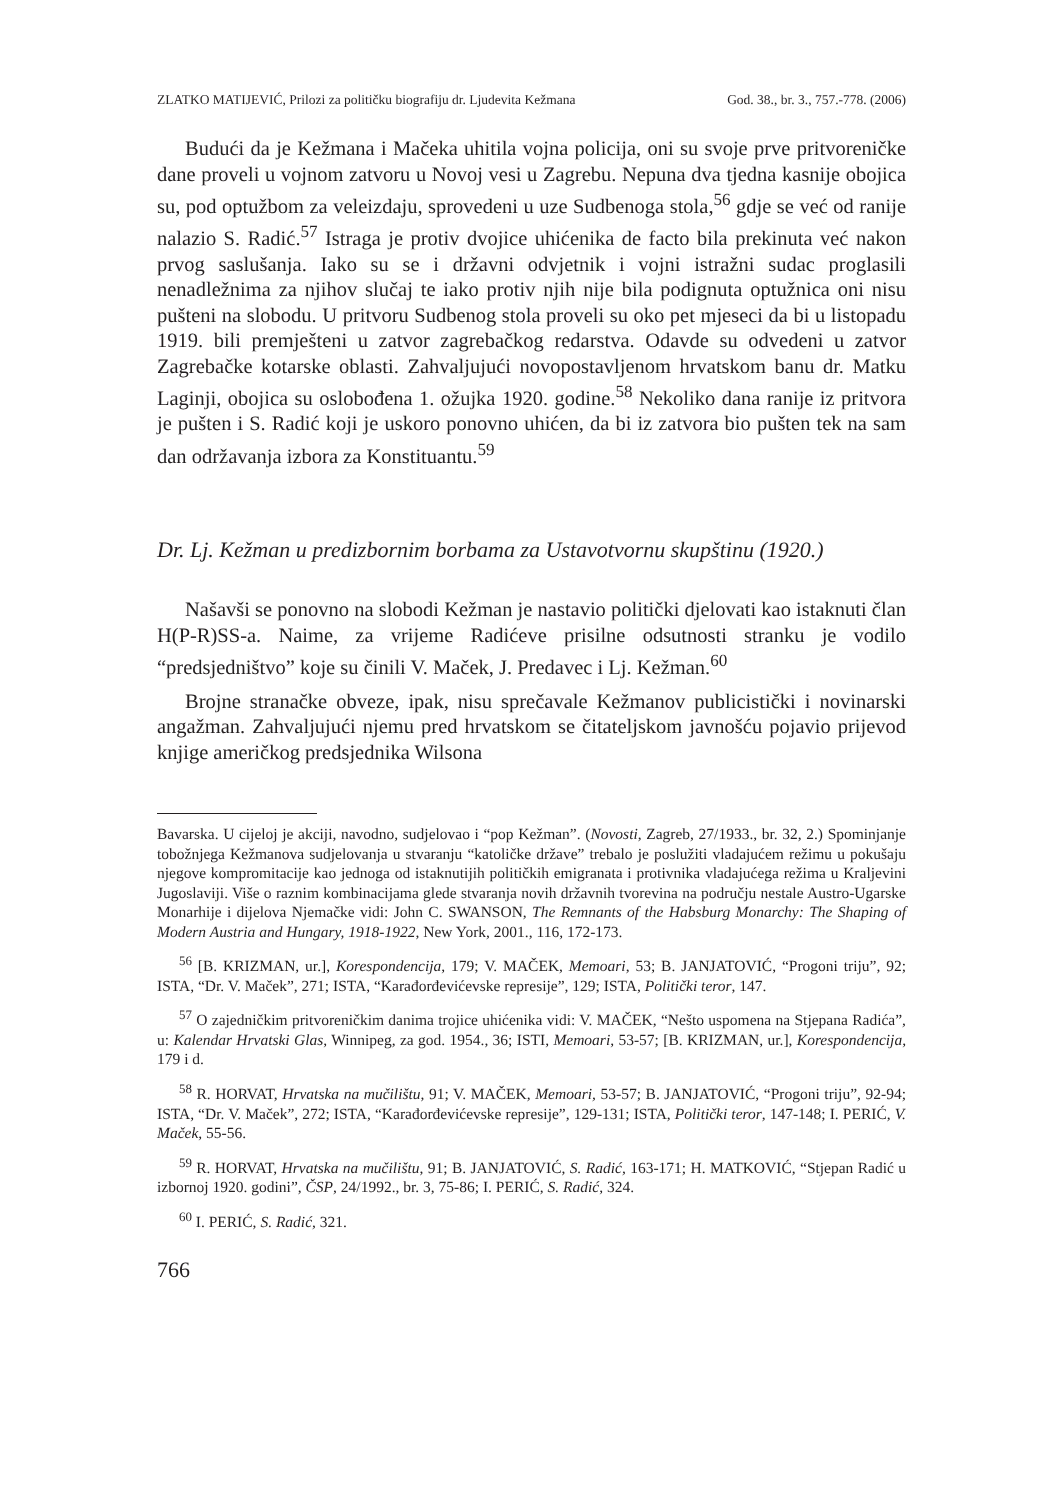ZLATKO MATIJEVIĆ, Prilozi za političku biografiju dr. Ljudevita Kežmana God. 38., br. 3., 757.-778. (2006)
Budući da je Kežmana i Mačeka uhitila vojna policija, oni su svoje prve pritvoreničke dane proveli u vojnom zatvoru u Novoj vesi u Zagrebu. Nepuna dva tjedna kasnije obojica su, pod optužbom za veleizdaju, sprovedeni u uze Sudbenoga stola,<sup>56</sup> gdje se već od ranije nalazio S. Radić.<sup>57</sup> Istraga je protiv dvojice uhićenika de facto bila prekinuta već nakon prvog saslušanja. Iako su se i državni odvjetnik i vojni istražni sudac proglasili nenadležnima za njihov slučaj te iako protiv njih nije bila podignuta optužnica oni nisu pušteni na slobodu. U pritvoru Sudbenog stola proveli su oko pet mjeseci da bi u listopadu 1919. bili premješteni u zatvor zagrebačkog redarstva. Odavde su odvedeni u zatvor Zagrebačke kotarske oblasti. Zahvaljujući novopostavljenom hrvatskom banu dr. Matku Laginji, obojica su oslobođena 1. ožujka 1920. godine.<sup>58</sup> Nekoliko dana ranije iz pritvora je pušten i S. Radić koji je uskoro ponovno uhićen, da bi iz zatvora bio pušten tek na sam dan održavanja izbora za Konstituantu.<sup>59</sup>
Dr. Lj. Kežman u predizbornim borbama za Ustavotvornu skupštinu (1920.)
Našavši se ponovno na slobodi Kežman je nastavio politički djelovati kao istaknuti član H(P-R)SS-a. Naime, za vrijeme Radićeve prisilne odsutnosti stranku je vodilo “predsjedništvo” koje su činili V. Maček, J. Predavec i Lj. Kežman.<sup>60</sup>
Brojne stranačke obveze, ipak, nisu sprečavale Kežmanov publicistički i novinarski angažman. Zahvaljujući njemu pred hrvatskom se čitateljskom javnošću pojavio prijevod knjige američkog predsjednika Wilsona
Bavarska. U cijeloj je akciji, navodno, sudjelovao i “pop Kežman”. (Novosti, Zagreb, 27/1933., br. 32, 2.) Spominjanje tobožnjega Kežmanova sudjelovanja u stvaranju “katoličke države” trebalo je poslužiti vladajućem režimu u pokušaju njegove kompromitacije kao jednoga od istaknutijih političkih emigranata i protivnika vladajućega režima u Kraljevini Jugoslaviji. Više o raznim kombinacijama glede stvaranja novih državnih tvorevina na području nestale Austro-Ugarske Monarhije i dijelova Njemačke vidi: John C. SWANSON, The Remnants of the Habsburg Monarchy: The Shaping of Modern Austria and Hungary, 1918-1922, New York, 2001., 116, 172-173.
<sup>56</sup> [B. KRIZMAN, ur.], Korespondencija, 179; V. MAČEK, Memoari, 53; B. JANJATOVIĆ, “Progoni triju”, 92; ISTA, “Dr. V. Maček”, 271; ISTA, “Karađorđevićevske represije”, 129; ISTA, Politički teror, 147.
<sup>57</sup> O zajedničkim pritvoreničkim danima trojice uhićenika vidi: V. MAČEK, “Nešto uspomena na Stjepana Radića”, u: Kalendar Hrvatski Glas, Winnipeg, za god. 1954., 36; ISTI, Memoari, 53-57; [B. KRIZMAN, ur.], Korespondencija, 179 i d.
<sup>58</sup> R. HORVAT, Hrvatska na mučilištu, 91; V. MAČEK, Memoari, 53-57; B. JANJATOVIĆ, “Progoni triju”, 92-94; ISTA, “Dr. V. Maček”, 272; ISTA, “Karađorđevićevske represije”, 129-131; ISTA, Politički teror, 147-148; I. PERIĆ, V. Maček, 55-56.
<sup>59</sup> R. HORVAT, Hrvatska na mučilištu, 91; B. JANJATOVIĆ, S. Radić, 163-171; H. MATKOVIĆ, “Stjepan Radić u izbornoj 1920. godini”, ČSP, 24/1992., br. 3, 75-86; I. PERIĆ, S. Radić, 324.
<sup>60</sup> I. PERIĆ, S. Radić, 321.
766